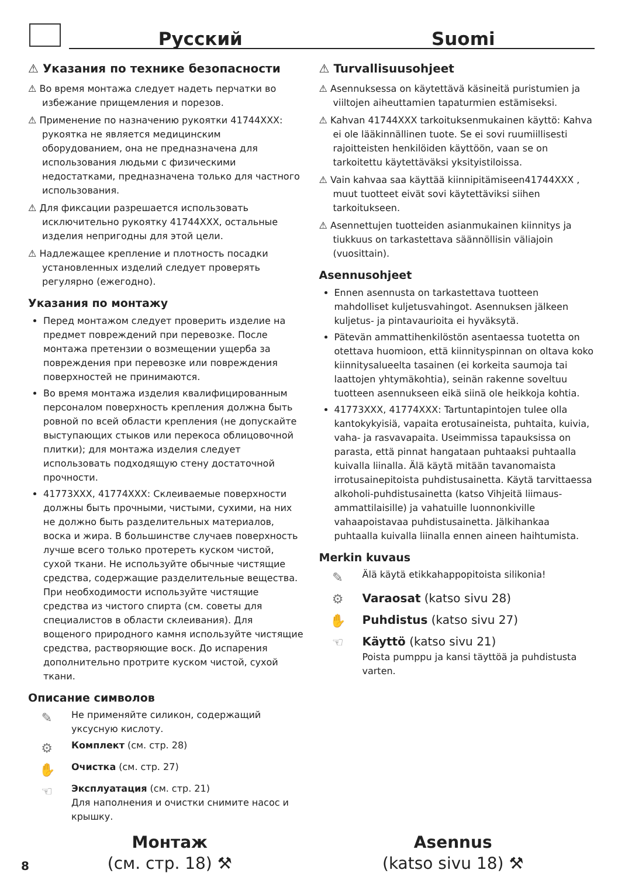Русский
Suomi
⚠ Указания по технике безопасности
⚠ Во время монтажа следует надеть перчатки во избежание прищемления и порезов.
⚠ Применение по назначению рукоятки 41744XXX: рукоятка не является медицинским оборудованием, она не предназначена для использования людьми с физическими недостатками, предназначена только для частного использования.
⚠ Для фиксации разрешается использовать исключительно рукоятку 41744XXX, остальные изделия непригодны для этой цели.
⚠ Надлежащее крепление и плотность посадки установленных изделий следует проверять регулярно (ежегодно).
Указания по монтажу
Перед монтажом следует проверить изделие на предмет повреждений при перевозке. После монтажа претензии о возмещении ущерба за повреждения при перевозке или повреждения поверхностей не принимаются.
Во время монтажа изделия квалифицированным персоналом поверхность крепления должна быть ровной по всей области крепления (не допускайте выступающих стыков или перекоса облицовочной плитки); для монтажа изделия следует использовать подходящую стену достаточной прочности.
41773XXX, 41774XXX: Склеиваемые поверхности должны быть прочными, чистыми, сухими, на них не должно быть разделительных материалов, воска и жира. В большинстве случаев поверхность лучше всего только протереть куском чистой, сухой ткани. Не используйте обычные чистящие средства, содержащие разделительные вещества. При необходимости используйте чистящие средства из чистого спирта (см. советы для специалистов в области склеивания). Для вощеного природного камня используйте чистящие средства, растворяющие воск. До испарения дополнительно протрите куском чистой, сухой ткани.
Описание символов
✎
Не применяйте силикон, содержащий уксусную кислоту.
⚙
Комплект (см. стр. 28)
✋
Очистка (см. стр. 27)
☜
Эксплуатация (см. стр. 21)
Для наполнения и очистки снимите насос и крышку.
⚠ Turvallisuusohjeet
⚠ Asennuksessa on käytettävä käsineitä puristumien ja viiltojen aiheuttamien tapaturmien estämiseksi.
⚠ Kahvan 41744XXX tarkoituksenmukainen käyttö: Kahva ei ole lääkinnällinen tuote. Se ei sovi ruumiillisesti rajoitteisten henkilöiden käyttöön, vaan se on tarkoitettu käytettäväksi yksityistiloissa.
⚠ Vain kahvaa saa käyttää kiinnipitämiseen41744XXX , muut tuotteet eivät sovi käytettäviksi siihen tarkoitukseen.
⚠ Asennettujen tuotteiden asianmukainen kiinnitys ja tiukkuus on tarkastettava säännöllisin väliajoin (vuosittain).
Asennusohjeet
Ennen asennusta on tarkastettava tuotteen mahdolliset kuljetusvahingot. Asennuksen jälkeen kuljetus- ja pintavaurioita ei hyväksytä.
Pätevän ammattihenkilöstön asentaessa tuotetta on otettava huomioon, että kiinnityspinnan on oltava koko kiinnitysalueelta tasainen (ei korkeita saumoja tai laattojen yhtymäkohtia), seinän rakenne soveltuu tuotteen asennukseen eikä siinä ole heikkoja kohtia.
41773XXX, 41774XXX: Tartuntapintojen tulee olla kantokykyisiä, vapaita erotusaineista, puhtaita, kuivia, vaha- ja rasvavapaita. Useimmissa tapauksissa on parasta, että pinnat hangataan puhtaaksi puhtaalla kuivalla liinalla. Älä käytä mitään tavanomaista irrotusainepitoista puhdistusainetta. Käytä tarvittaessa alkoholi-puhdistusainetta (katso Vihjeitä liimaus-ammattilaisille) ja vahatuille luonnonkiville vahaapoistavaa puhdistusainetta. Jälkihankaa puhtaalla kuivalla liinalla ennen aineen haihtumista.
Merkin kuvaus
✎
Älä käytä etikkahappopitoista silikonia!
⚙ Varaosat (katso sivu 28)
✋ Puhdistus (katso sivu 27)
☜ Käyttö (katso sivu 21)
Poista pumppu ja kansi täyttöä ja puhdistusta varten.
Монтаж
(см. стр. 18) ⚒
Asennus
(katso sivu 18) ⚒
8